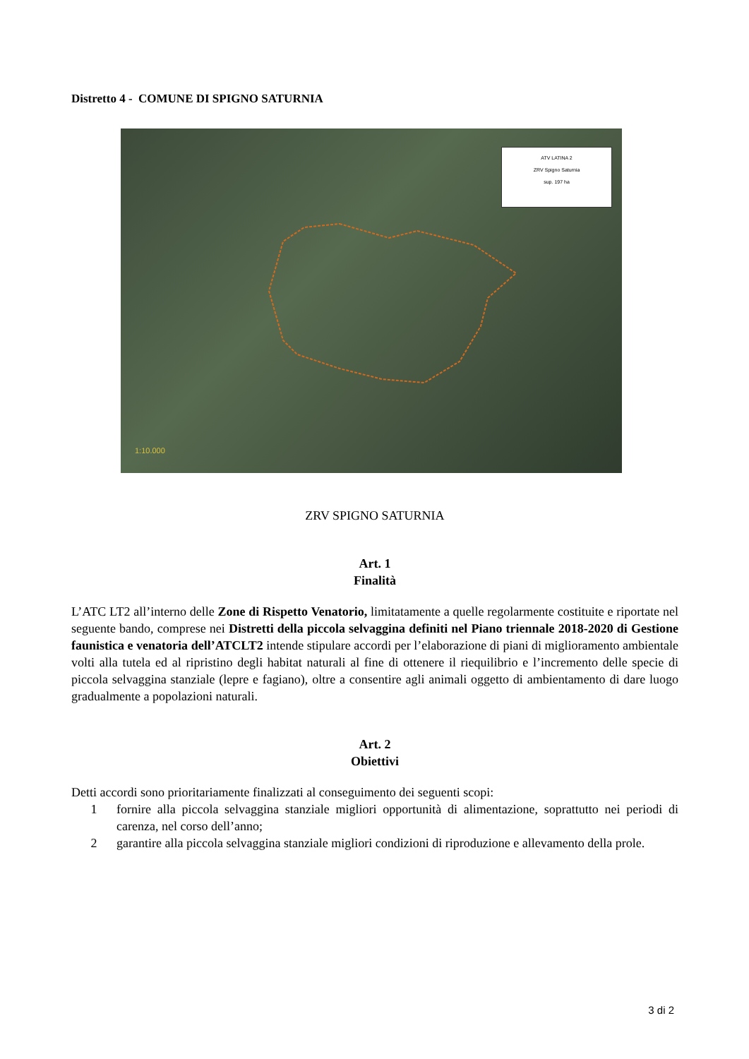Distretto 4 - COMUNE DI SPIGNO SATURNIA
ATV LATINA 2
ZRV Spigno Saturnia
sup. 197 ha
1:10.000
ZRV SPIGNO SATURNIA
Art. 1
Finalità
L’ATC LT2 all’interno delle Zone di Rispetto Venatorio, limitatamente a quelle regolarmente costituite e riportate nel seguente bando, comprese nei Distretti della piccola selvaggina definiti nel Piano triennale 2018-2020 di Gestione faunistica e venatoria dell’ATCLT2 intende stipulare accordi per l’elaborazione di piani di miglioramento ambientale volti alla tutela ed al ripristino degli habitat naturali al fine di ottenere il riequilibrio e l’incremento delle specie di piccola selvaggina stanziale (lepre e fagiano), oltre a consentire agli animali oggetto di ambientamento di dare luogo gradualmente a popolazioni naturali.
Art. 2
Obiettivi
Detti accordi sono prioritariamente finalizzati al conseguimento dei seguenti scopi:
1 fornire alla piccola selvaggina stanziale migliori opportunità di alimentazione, soprattutto nei periodi di carenza, nel corso dell’anno;
2 garantire alla piccola selvaggina stanziale migliori condizioni di riproduzione e allevamento della prole.
3 di 2